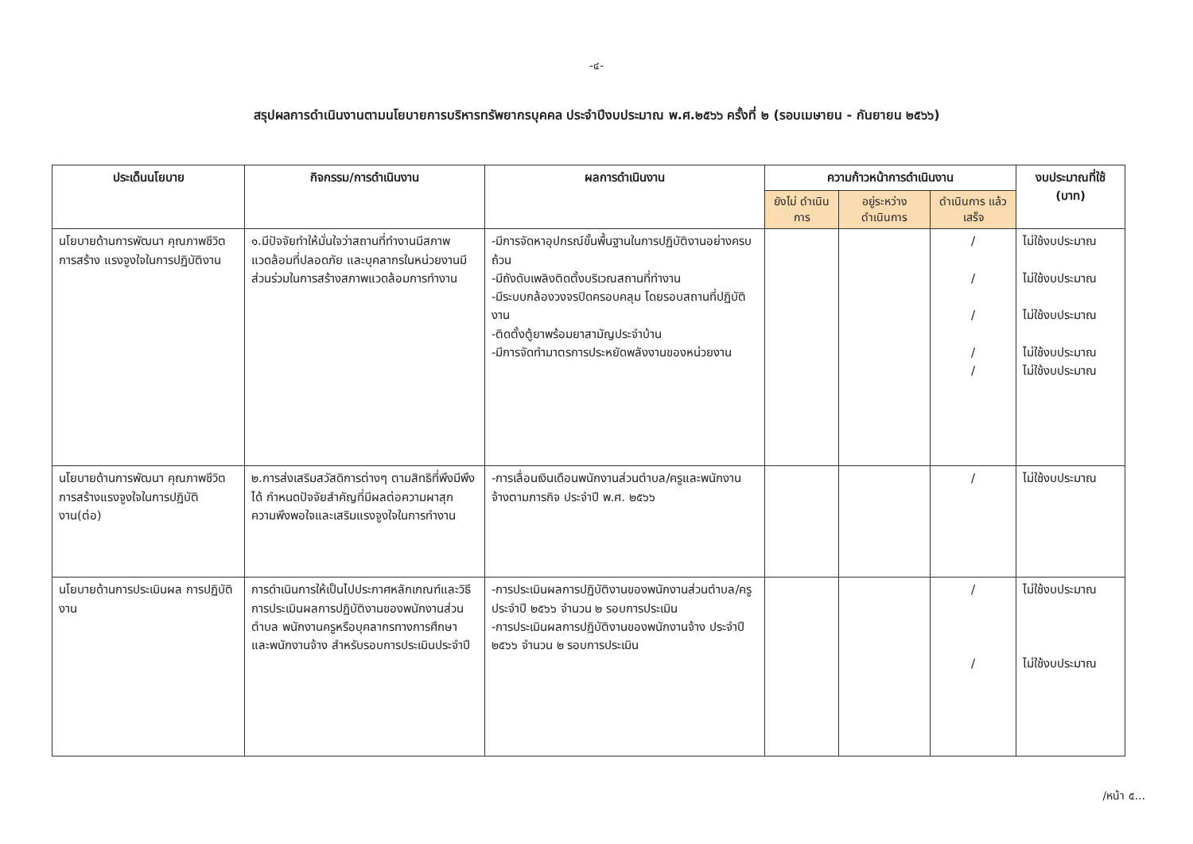-๔-
สรุปผลการดำเนินงานตามนโยบายการบริหารทรัพยากรบุคคล ประจำปีงบประมาณ พ.ศ.๒๕๖๖ ครั้งที่ ๒ (รอบเมษายน - กันยายน ๒๕๖๖)
| ประเด็นนโยบาย | กิจกรรม/การดำเนินงาน | ผลการดำเนินงาน | ความก้าวหน้าการดำเนินงาน | | | งบประมาณที่ใช้ (บาท) |
| --- | --- | --- | --- | --- | --- | --- |
| | | | ยังไม่ ดำเนินการ | อยู่ระหว่าง ดำเนินการ | ดำเนินการ แล้วเสร็จ | |
| นโยบายด้านการพัฒนา คุณภาพชีวิต การสร้าง แรงจูงใจในการปฏิบัติงาน | ๑.มีปัจจัยทำให้มั่นใจว่าสถานที่ทำงานมีสภาพแวดล้อมที่ปลอดภัย และบุคลากรในหน่วยงานมีส่วนร่วมในการสร้างสภาพแวดล้อมการทำงาน | -มีการจัดหาอุปกรณ์ขั้นพื้นฐานในการปฏิบัติงานอย่างครบถ้วน -มีถังดับเพลิงติดตั้งบริเวณสถานที่ทำงาน -มีระบบกล้องวงจรปิดครอบคลุม โดยรอบสถานที่ปฏิบัติงาน -ติดตั้งตู้ยาพร้อมยาสามัญประจำบ้าน -มีการจัดทำมาตรการประหยัดพลังงานของหน่วยงาน | | | / / / / / | ไม่ใช้งบประมาณ ไม่ใช้งบประมาณ ไม่ใช้งบประมาณ ไม่ใช้งบประมาณ ไม่ใช้งบประมาณ |
| นโยบายด้านการพัฒนา คุณภาพชีวิต การสร้างแรงจูงใจในการปฏิบัติงาน(ต่อ) | ๒.การส่งเสริมสวัสดิการต่างๆ ตามสิทธิที่พึงมีพึงได้ กำหนดปัจจัยสำคัญที่มีผลต่อความผาสุก ความพึงพอใจและเสริมแรงจูงใจในการทำงาน | -การเลื่อนเงินเดือนพนักงานส่วนตำบล/ครูและพนักงานจ้างตามภารกิจ ประจำปี พ.ศ. ๒๕๖๖ | | | / | ไม่ใช้งบประมาณ |
| นโยบายด้านการประเมินผล การปฏิบัติงาน | การดำเนินการให้เป็นไปประกาศหลักเกณฑ์และวิธีการประเมินผลการปฏิบัติงานของพนักงานส่วนตำบล พนักงานครูหรือบุคลากรทางการศึกษา และพนักงานจ้าง สำหรับรอบการประเมินประจำปี | -การประเมินผลการปฏิบัติงานของพนักงานส่วนตำบล/ครู ประจำปี ๒๕๖๖ จำนวน ๒ รอบการประเมิน -การประเมินผลการปฏิบัติงานของพนักงานจ้าง ประจำปี ๒๕๖๖ จำนวน ๒ รอบการประเมิน | | | / / | ไม่ใช้งบประมาณ ไม่ใช้งบประมาณ |
/หน้า ๕...